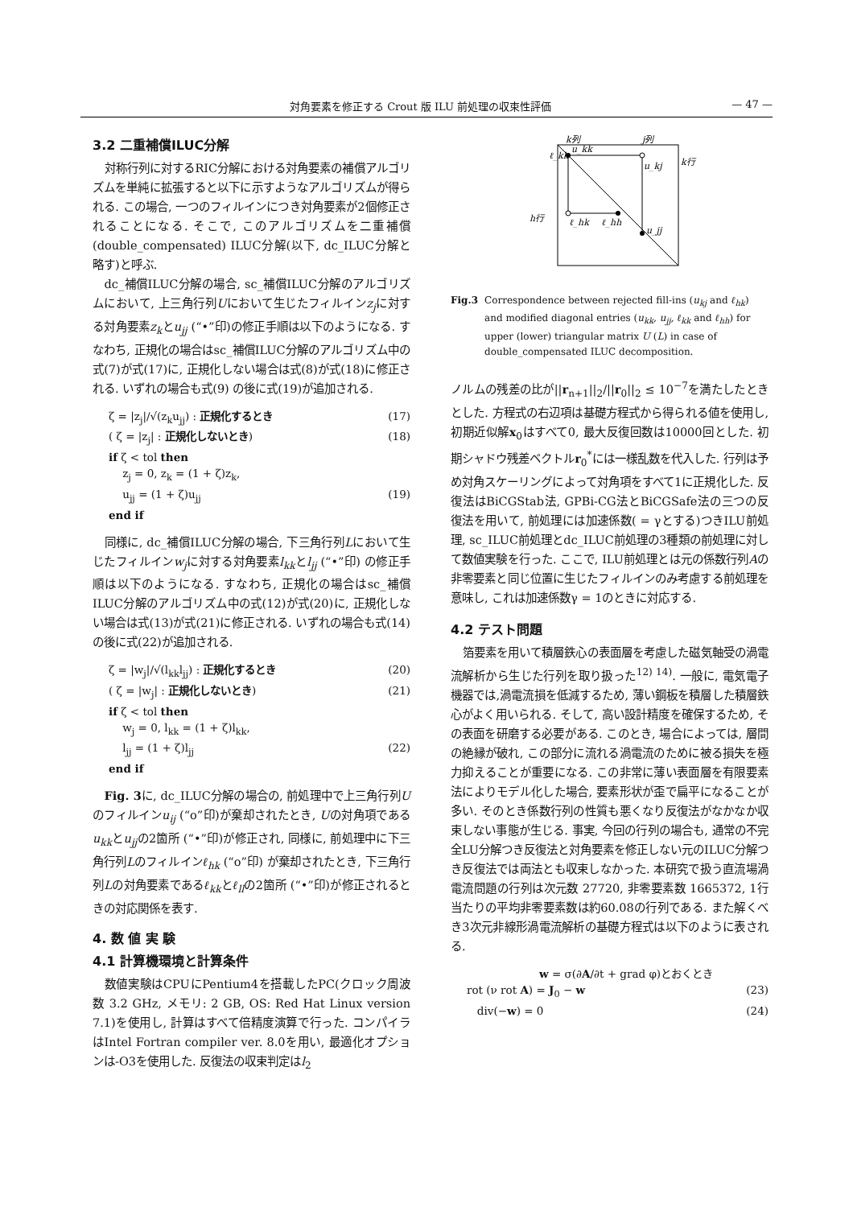対角要素を修正する Crout 版 ILU 前処理の収束性評価 — 47 —
3.2 二重補償ILUC分解
対称行列に対するRIC分解における対角要素の補償アルゴリズムを単純に拡張すると以下に示すようなアルゴリズムが得られる. この場合, 一つのフィルインにつき対角要素が2個修正されることになる. そこで, このアルゴリズムを二重補償 (double_compensated) ILUC分解(以下, dc_ILUC分解と略す)と呼ぶ.
dc_補償ILUC分解の場合, sc_補償ILUC分解のアルゴリズムにおいて, 上三角行列Uにおいて生じたフィルインz<sub>j</sub>に対する対角要素z<sub>k</sub>とu<sub>jj</sub> (“•”印)の修正手順は以下のようになる. すなわち, 正規化の場合はsc_補償ILUC分解のアルゴリズム中の式(7)が式(17)に, 正規化しない場合は式(8)が式(18)に修正される. いずれの場合も式(9) の後に式(19)が追加される.
ζ = |z<sub>j</sub>|/√(z<sub>k</sub>u<sub>jj</sub>) : 正規化するとき (17)
( ζ = |z<sub>j</sub>| : 正規化しないとき) (18)
if ζ < tol then
z<sub>j</sub> = 0, z<sub>k</sub> = (1 + ζ)z<sub>k</sub>,
u<sub>jj</sub> = (1 + ζ)u<sub>jj</sub> (19)
end if
同様に, dc_補償ILUC分解の場合, 下三角行列Lにおいて生じたフィルインw<sub>j</sub>に対する対角要素l<sub>kk</sub>とl<sub>jj</sub> (“•”印) の修正手順は以下のようになる. すなわち, 正規化の場合はsc_補償ILUC分解のアルゴリズム中の式(12)が式(20)に, 正規化しない場合は式(13)が式(21)に修正される. いずれの場合も式(14)の後に式(22)が追加される.
ζ = |w<sub>j</sub>|/√(l<sub>kk</sub>l<sub>jj</sub>) : 正規化するとき (20)
( ζ = |w<sub>j</sub>| : 正規化しないとき) (21)
if ζ < tol then
w<sub>j</sub> = 0, l<sub>kk</sub> = (1 + ζ)l<sub>kk</sub>,
l<sub>jj</sub> = (1 + ζ)l<sub>jj</sub> (22)
end if
Fig. 3に, dc_ILUC分解の場合の, 前処理中で上三角行列Uのフィルインu<sub>ij</sub> (“o”印)が棄却されたとき, Uの対角項であるu<sub>kk</sub>とu<sub>jj</sub>の2箇所 (“•”印)が修正され, 同様に, 前処理中に下三角行列Lのフィルインℓ<sub>hk</sub> (“o”印) が棄却されたとき, 下三角行列Lの対角要素であるℓ<sub>kk</sub>とℓ<sub>ll</sub>の2箇所 (“•”印)が修正されるときの対応関係を表す.
4. 数 値 実 験
4.1 計算機環境と計算条件
数値実験はCPUにPentium4を搭載したPC(クロック周波数 3.2 GHz, メモリ: 2 GB, OS: Red Hat Linux version 7.1)を使用し, 計算はすべて倍精度演算で行った. コンパイラはIntel Fortran compiler ver. 8.0を用い, 最適化オプションは-O3を使用した. 反復法の収束判定はl<sub>2</sub>
k列
j列
k行
h行
u_kk
u_kj
ℓ_hk
ℓ_hh
u_jj
ℓ_kk
Fig.3 Correspondence between rejected fill-ins (u<sub>kj</sub> and ℓ<sub>hk</sub>) and modified diagonal entries (u<sub>kk</sub>, u<sub>jj</sub>, ℓ<sub>kk</sub> and ℓ<sub>hh</sub>) for upper (lower) triangular matrix U (L) in case of double_compensated ILUC decomposition.
ノルムの残差の比が||r<sub>n+1</sub>||<sub>2</sub>/||r<sub>0</sub>||<sub>2</sub> ≤ 10<sup>−7</sup>を満たしたときとした. 方程式の右辺項は基礎方程式から得られる値を使用し, 初期近似解x<sub>0</sub>はすべて0, 最大反復回数は10000回とした. 初期シャドウ残差ベクトルr<sub>0</sub><sup>*</sup>には一様乱数を代入した. 行列は予め対角スケーリングによって対角項をすべて1に正規化した. 反復法はBiCGStab法, GPBi-CG法とBiCGSafe法の三つの反復法を用いて, 前処理には加速係数( = γとする)つきILU前処理, sc_ILUC前処理とdc_ILUC前処理の3種類の前処理に対して数値実験を行った. ここで, ILU前処理とは元の係数行列Aの非零要素と同じ位置に生じたフィルインのみ考慮する前処理を意味し, これは加速係数γ = 1のときに対応する.
4.2 テスト問題
箔要素を用いて積層鉄心の表面層を考慮した磁気軸受の渦電流解析から生じた行列を取り扱った<sup>12) 14)</sup>. 一般に, 電気電子機器では,渦電流損を低減するため, 薄い鋼板を積層した積層鉄心がよく用いられる. そして, 高い設計精度を確保するため, その表面を研磨する必要がある. このとき, 場合によっては, 層間の絶縁が破れ, この部分に流れる渦電流のために被る損失を極力抑えることが重要になる. この非常に薄い表面層を有限要素法によりモデル化した場合, 要素形状が歪で扁平になることが多い. そのとき係数行列の性質も悪くなり反復法がなかなか収束しない事態が生じる. 事実, 今回の行列の場合も, 通常の不完全LU分解つき反復法と対角要素を修正しない元のILUC分解つき反復法では両法とも収束しなかった. 本研究で扱う直流場渦電流問題の行列は次元数 27720, 非零要素数 1665372, 1行当たりの平均非零要素数は約60.08の行列である. また解くべき3次元非線形渦電流解析の基礎方程式は以下のように表される.
w = σ(∂A/∂t + grad φ)とおくとき
rot (ν rot A) = J<sub>0</sub> − w (23)
div(−w) = 0 (24)